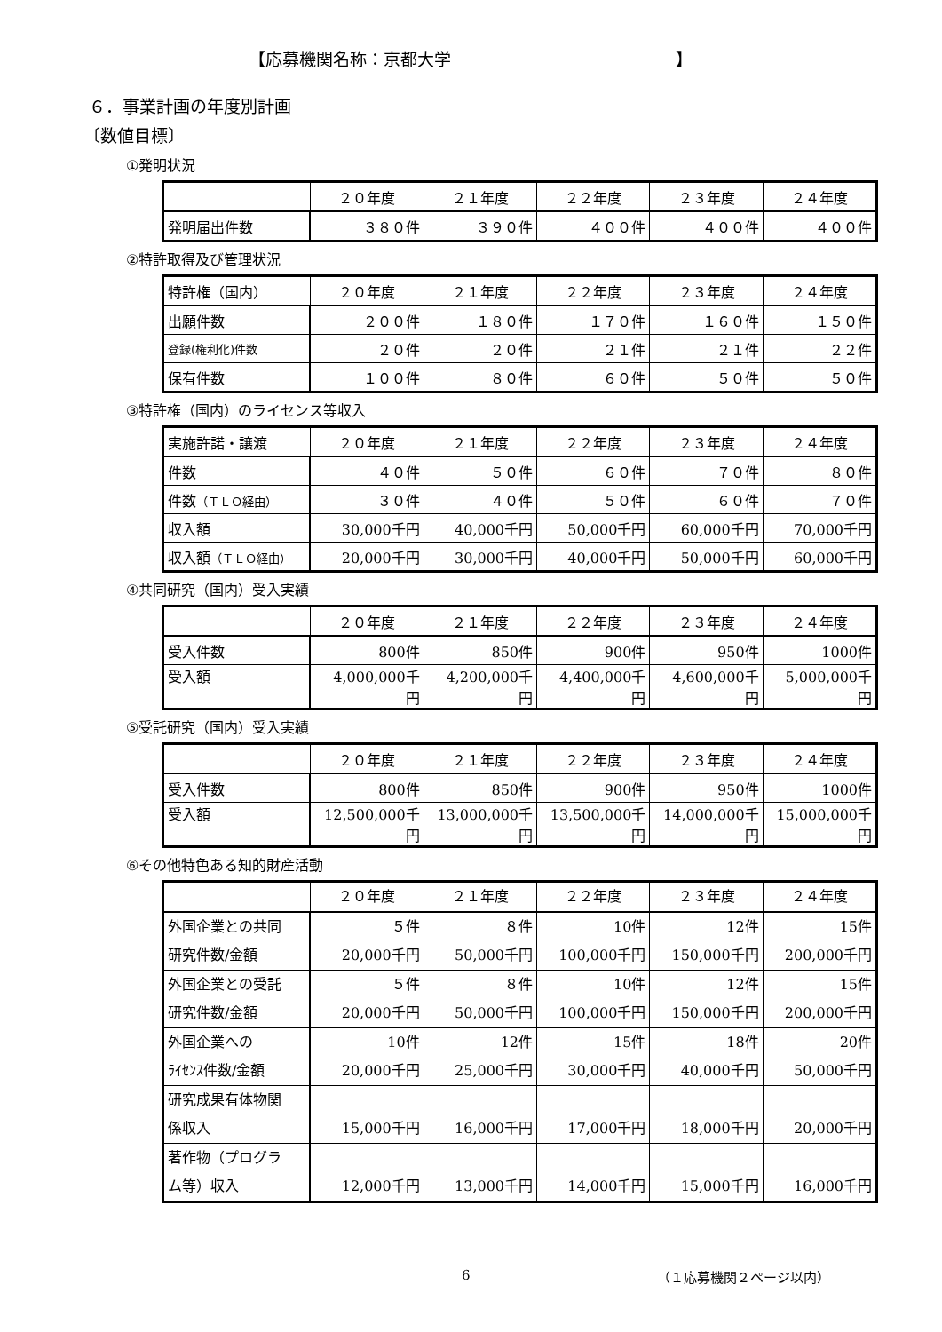【応募機関名称：京都大学 】
６．事業計画の年度別計画
〔数値目標〕
①発明状況
| | ２０年度 | ２１年度 | ２２年度 | ２３年度 | ２４年度 |
| --- | --- | --- | --- | --- | --- |
| 発明届出件数 | ３８０件 | ３９０件 | ４００件 | ４００件 | ４００件 |
②特許取得及び管理状況
| 特許権（国内） | ２０年度 | ２１年度 | ２２年度 | ２３年度 | ２４年度 |
| --- | --- | --- | --- | --- | --- |
| 出願件数 | ２００件 | １８０件 | １７０件 | １６０件 | １５０件 |
| 登録(権利化)件数 | ２０件 | ２０件 | ２１件 | ２１件 | ２２件 |
| 保有件数 | １００件 | ８０件 | ６０件 | ５０件 | ５０件 |
③特許権（国内）のライセンス等収入
| 実施許諾・譲渡 | ２０年度 | ２１年度 | ２２年度 | ２３年度 | ２４年度 |
| --- | --- | --- | --- | --- | --- |
| 件数 | ４０件 | ５０件 | ６０件 | ７０件 | ８０件 |
| 件数 （ＴＬＯ経由） | ３０件 | ４０件 | ５０件 | ６０件 | ７０件 |
| 収入額 | 30,000千円 | 40,000千円 | 50,000千円 | 60,000千円 | 70,000千円 |
| 収入額 （ＴＬＯ経由） | 20,000千円 | 30,000千円 | 40,000千円 | 50,000千円 | 60,000千円 |
④共同研究（国内）受入実績
| | ２０年度 | ２１年度 | ２２年度 | ２３年度 | ２４年度 |
| --- | --- | --- | --- | --- | --- |
| 受入件数 | 800件 | 850件 | 900件 | 950件 | 1000件 |
| 受入額 | 4,000,000千 円 | 4,200,000千 円 | 4,400,000千 円 | 4,600,000千 円 | 5,000,000千 円 |
⑤受託研究（国内）受入実績
| | ２０年度 | ２１年度 | ２２年度 | ２３年度 | ２４年度 |
| --- | --- | --- | --- | --- | --- |
| 受入件数 | 800件 | 850件 | 900件 | 950件 | 1000件 |
| 受入額 | 12,500,000千 円 | 13,000,000千 円 | 13,500,000千 円 | 14,000,000千 円 | 15,000,000千 円 |
⑥その他特色ある知的財産活動
| | ２０年度 | ２１年度 | ２２年度 | ２３年度 | ２４年度 |
| --- | --- | --- | --- | --- | --- |
| 外国企業との共同 研究件数/金額 | ５件 20,000千円 | ８件 50,000千円 | 10件 100,000千円 | 12件 150,000千円 | 15件 200,000千円 |
| 外国企業との受託 研究件数/金額 | ５件 20,000千円 | ８件 50,000千円 | 10件 100,000千円 | 12件 150,000千円 | 15件 200,000千円 |
| 外国企業への ﾗｲｾﾝｽ件数/金額 | 10件 20,000千円 | 12件 25,000千円 | 15件 30,000千円 | 18件 40,000千円 | 20件 50,000千円 |
| 研究成果有体物関 係収入 | 15,000千円 | 16,000千円 | 17,000千円 | 18,000千円 | 20,000千円 |
| 著作物（プログラ ム等）収入 | 12,000千円 | 13,000千円 | 14,000千円 | 15,000千円 | 16,000千円 |
6 （１応募機関２ページ以内）